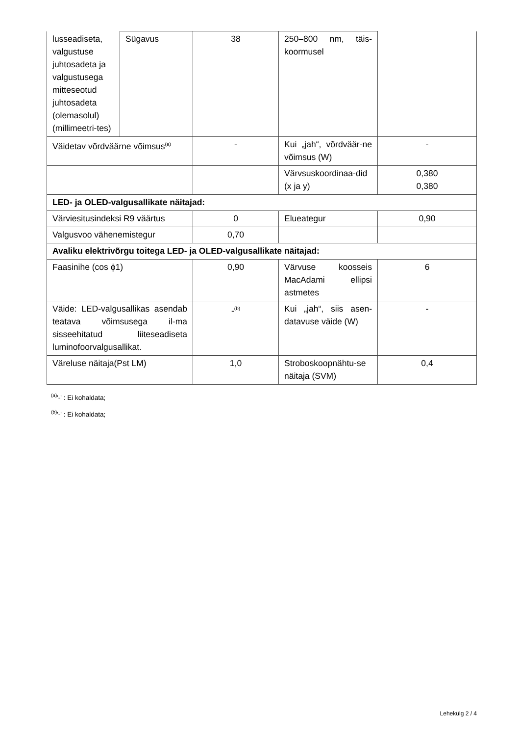| lusseadiseta, valgustuse juhtosadeta ja valgustusega mitteseotud juhtosadeta (olemasolul) (millimeetri-tes) | Sügavus | 38 | 250–800 nm, täis-koormusel | |
| Väidetav võrdväärne võimsus<sup>(a)</sup> | | - | Kui „jah“, võrdväär-ne võimsus (W) | - |
| | | | Värvsuskoordinaa-did (x ja y) | 0,380 0,380 |
| LED- ja OLED-valgusallikate näitajad: | | | | |
| Värviesitusindeksi R9 väärtus | | 0 | Elueategur | 0,90 |
| Valgusvoo vähenemistegur | | 0,70 | | |
| Avaliku elektrivõrgu toitega LED- ja OLED-valgusallikate näitajad: | | | | |
| Faasinihe (cos ϕ1) | | 0,90 | Värvuse koosseis MacAdami ellipsi astmetes | 6 |
| Väide: LED-valgusallikas asendab teatava võimsusega il-ma sisseehitatud liiteseadiseta luminofoorvalgusallikat. | | -<sup>(b)</sup> | Kui „jah“, siis asen-datavuse väide (W) | - |
| Väreluse näitaja(Pst LM) | | 1,0 | Stroboskoopnähtu-se näitaja (SVM) | 0,4 |
<sup>(a)</sup> '-' : Ei kohaldata;
<sup>(b)</sup> '-' : Ei kohaldata;
Lehekülg 2 / 4